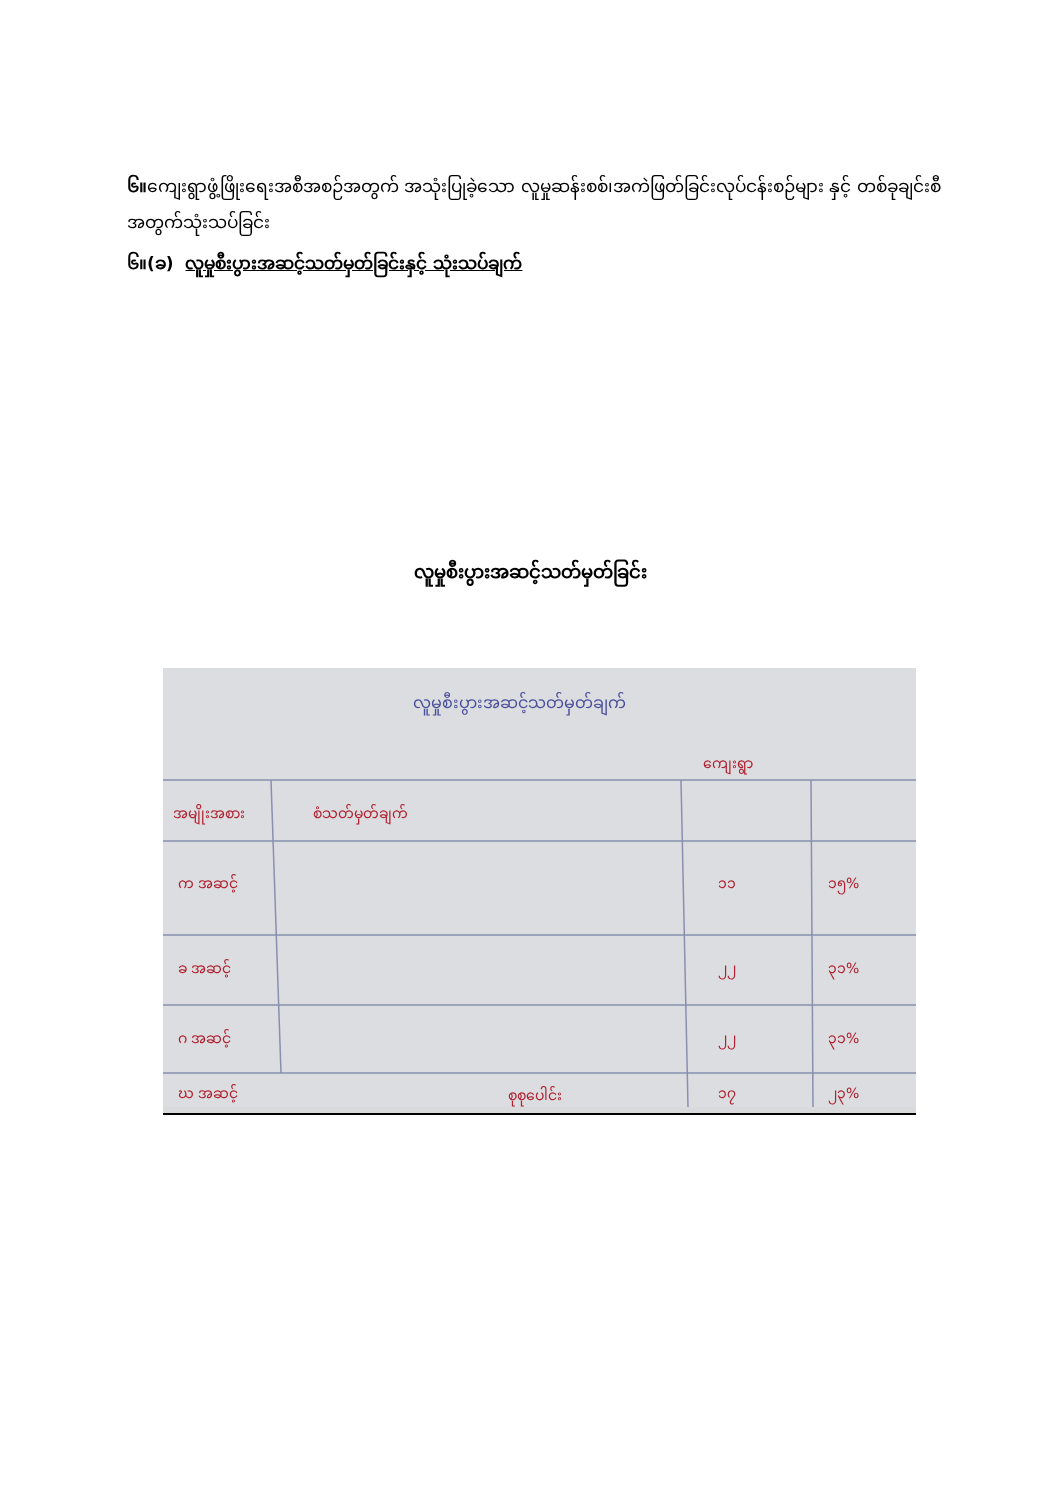၆။ကျေးရွာဖွံ့ဖြိုးရေးအစီအစဉ်အတွက် အသုံးပြုခဲ့သော လူမှုဆန်းစစ်၊အကဲဖြတ်ခြင်းလုပ်ငန်းစဉ်များ နှင့် တစ်ခုချင်းစီအတွက်သုံးသပ်ခြင်း
၆။(ခ) လူမှုစီးပွားအဆင့်သတ်မှတ်ခြင်းနှင့် သုံးသပ်ချက်
လူမှုစီးပွားအဆင့်သတ်မှတ်ခြင်း
ကျေးရွာ
အမျိုးအစား
စံသတ်မှတ်ချက်
က အဆင့်
၁၁
၁၅%
ခ အဆင့်
၂၂
၃၁%
ဂ အဆင့်
၂၂
၃၁%
ဃ အဆင့်
၁၇
၂၃%
စုစုပေါင်း
လူမှုစီးပွားအဆင့်သတ်မှတ်ချက်